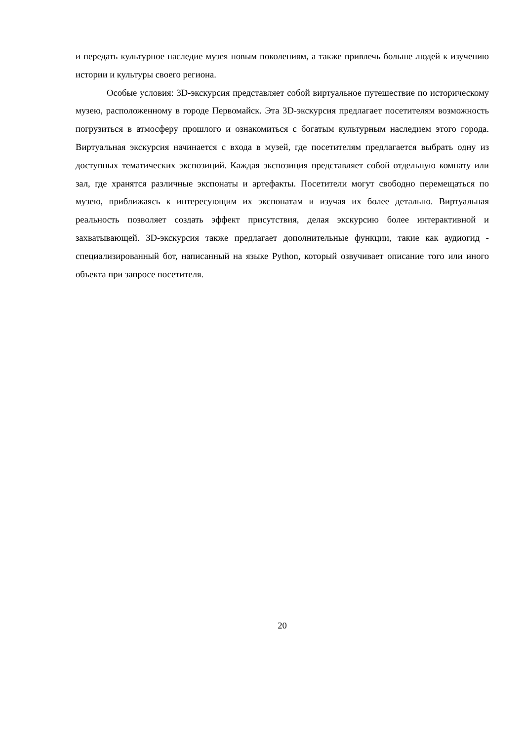и передать культурное наследие музея новым поколениям, а также привлечь больше людей к изучению истории и культуры своего региона.
Особые условия: 3D-экскурсия представляет собой виртуальное путешествие по историческому музею, расположенному в городе Первомайск. Эта 3D-экскурсия предлагает посетителям возможность погрузиться в атмосферу прошлого и ознакомиться с богатым культурным наследием этого города. Виртуальная экскурсия начинается с входа в музей, где посетителям предлагается выбрать одну из доступных тематических экспозиций. Каждая экспозиция представляет собой отдельную комнату или зал, где хранятся различные экспонаты и артефакты. Посетители могут свободно перемещаться по музею, приближаясь к интересующим их экспонатам и изучая их более детально. Виртуальная реальность позволяет создать эффект присутствия, делая экскурсию более интерактивной и захватывающей. 3D-экскурсия также предлагает дополнительные функции, такие как аудиогид - специализированный бот, написанный на языке Python, который озвучивает описание того или иного объекта при запросе посетителя.
20